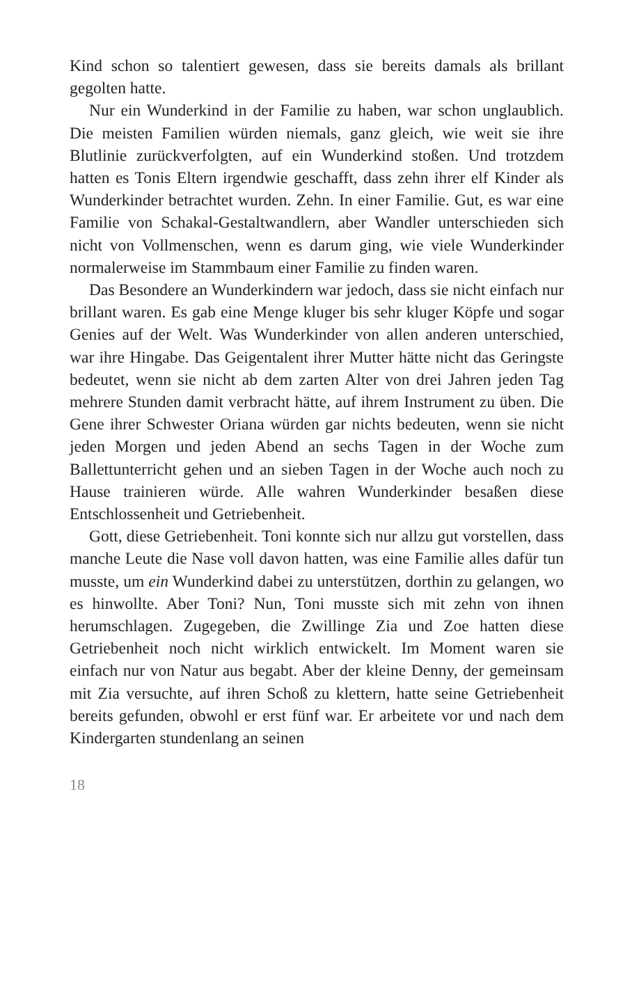Kind schon so talentiert gewesen, dass sie bereits damals als bril­lant gegolten hatte.
Nur ein Wunderkind in der Familie zu haben, war schon un­glaublich. Die meisten Familien würden niemals, ganz gleich, wie weit sie ihre Blutlinie zurückverfolgten, auf ein Wunderkind stoßen. Und trotzdem hatten es Tonis Eltern irgendwie geschafft, dass zehn ihrer elf Kinder als Wunderkinder betrachtet wurden. Zehn. In einer Familie. Gut, es war eine Familie von Schakal-Gestaltwandlern, aber Wandler unterschieden sich nicht von Vollmenschen, wenn es darum ging, wie viele Wunderkinder normalerweise im Stammbaum einer Familie zu finden waren.
Das Besondere an Wunderkindern war jedoch, dass sie nicht einfach nur brillant waren. Es gab eine Menge kluger bis sehr kluger Köpfe und sogar Genies auf der Welt. Was Wunderkinder von allen anderen unterschied, war ihre Hingabe. Das Geigen­talent ihrer Mutter hätte nicht das Geringste bedeutet, wenn sie nicht ab dem zarten Alter von drei Jahren jeden Tag mehrere Stunden damit verbracht hätte, auf ihrem Instrument zu üben. Die Gene ihrer Schwester Oriana würden gar nichts bedeuten, wenn sie nicht jeden Morgen und jeden Abend an sechs Tagen in der Woche zum Ballettunterricht gehen und an sieben Tagen in der Woche auch noch zu Hause trainieren würde. Alle wah­ren Wunderkinder besaßen diese Entschlossenheit und Getrie­benheit.
Gott, diese Getriebenheit. Toni konnte sich nur allzu gut vor­stellen, dass manche Leute die Nase voll davon hatten, was eine Familie alles dafür tun musste, um ein Wunderkind dabei zu unterstützen, dorthin zu gelangen, wo es hinwollte. Aber Toni? Nun, Toni musste sich mit zehn von ihnen herumschlagen. Zu­gegeben, die Zwillinge Zia und Zoe hatten diese Getriebenheit noch nicht wirklich entwickelt. Im Moment waren sie einfach nur von Natur aus begabt. Aber der kleine Denny, der gemein­sam mit Zia versuchte, auf ihren Schoß zu klettern, hatte seine Getriebenheit bereits gefunden, obwohl er erst fünf war. Er ar­beitete vor und nach dem Kindergarten stundenlang an seinen
18